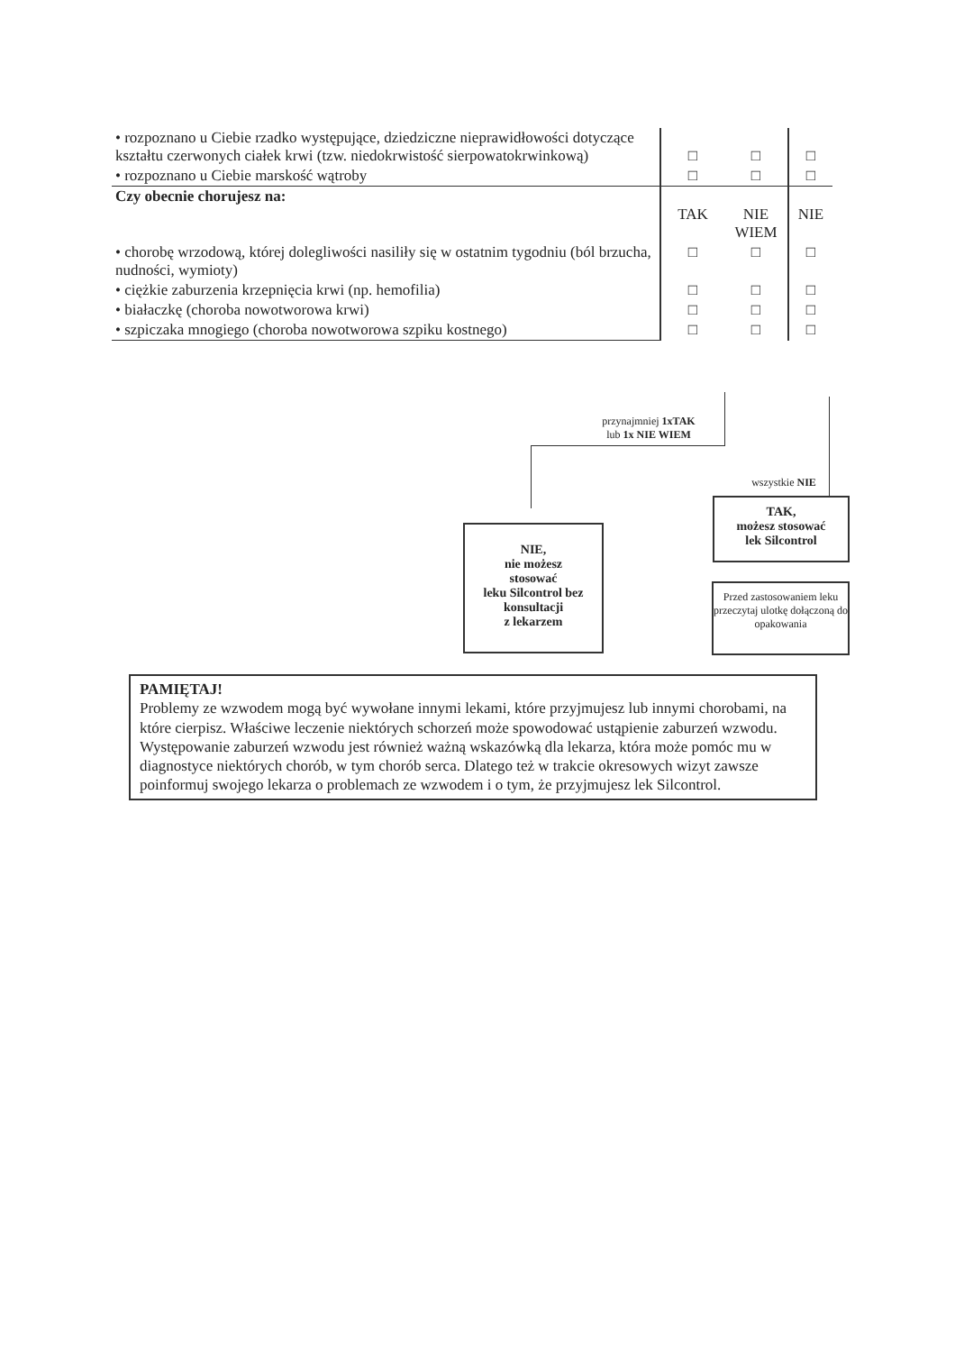| • rozpoznano u Ciebie rzadko występujące, dziedziczne nieprawidłowości dotyczące kształtu czerwonych ciałek krwi (tzw. niedokrwistość sierpowatokrwinkową) | □ | □ | □ |
| • rozpoznano u Ciebie marskość wątroby | □ | □ | □ |
| Czy obecnie chorujesz na: | TAK | NIE WIEM | NIE |
| • chorobę wrzodową, której dolegliwości nasiliły się w ostatnim tygodniu (ból brzucha, nudności, wymioty) | □ | □ | □ |
| • ciężkie zaburzenia krzepnięcia krwi (np. hemofilia) | □ | □ | □ |
| • białaczkę (choroba nowotworowa krwi) | □ | □ | □ |
| • szpiczaka mnogiego (choroba nowotworowa szpiku kostnego) | □ | □ | □ |
przynajmniej 1xTAK
lub 1x NIE WIEM
wszystkie NIE
NIE,
nie możesz
stosować
leku Silcontrol bez konsultacji
z lekarzem
TAK,
możesz stosować
lek Silcontrol
Przed zastosowaniem leku przeczytaj ulotkę dołączoną do opakowania
PAMIĘTAJ!
Problemy ze wzwodem mogą być wywołane innymi lekami, które przyjmujesz lub innymi chorobami, na które cierpisz. Właściwe leczenie niektórych schorzeń może spowodować ustąpienie zaburzeń wzwodu. Występowanie zaburzeń wzwodu jest również ważną wskazówką dla lekarza, która może pomóc mu w diagnostyce niektórych chorób, w tym chorób serca. Dlatego też w trakcie okresowych wizyt zawsze poinformuj swojego lekarza o problemach ze wzwodem i o tym, że przyjmujesz lek Silcontrol.